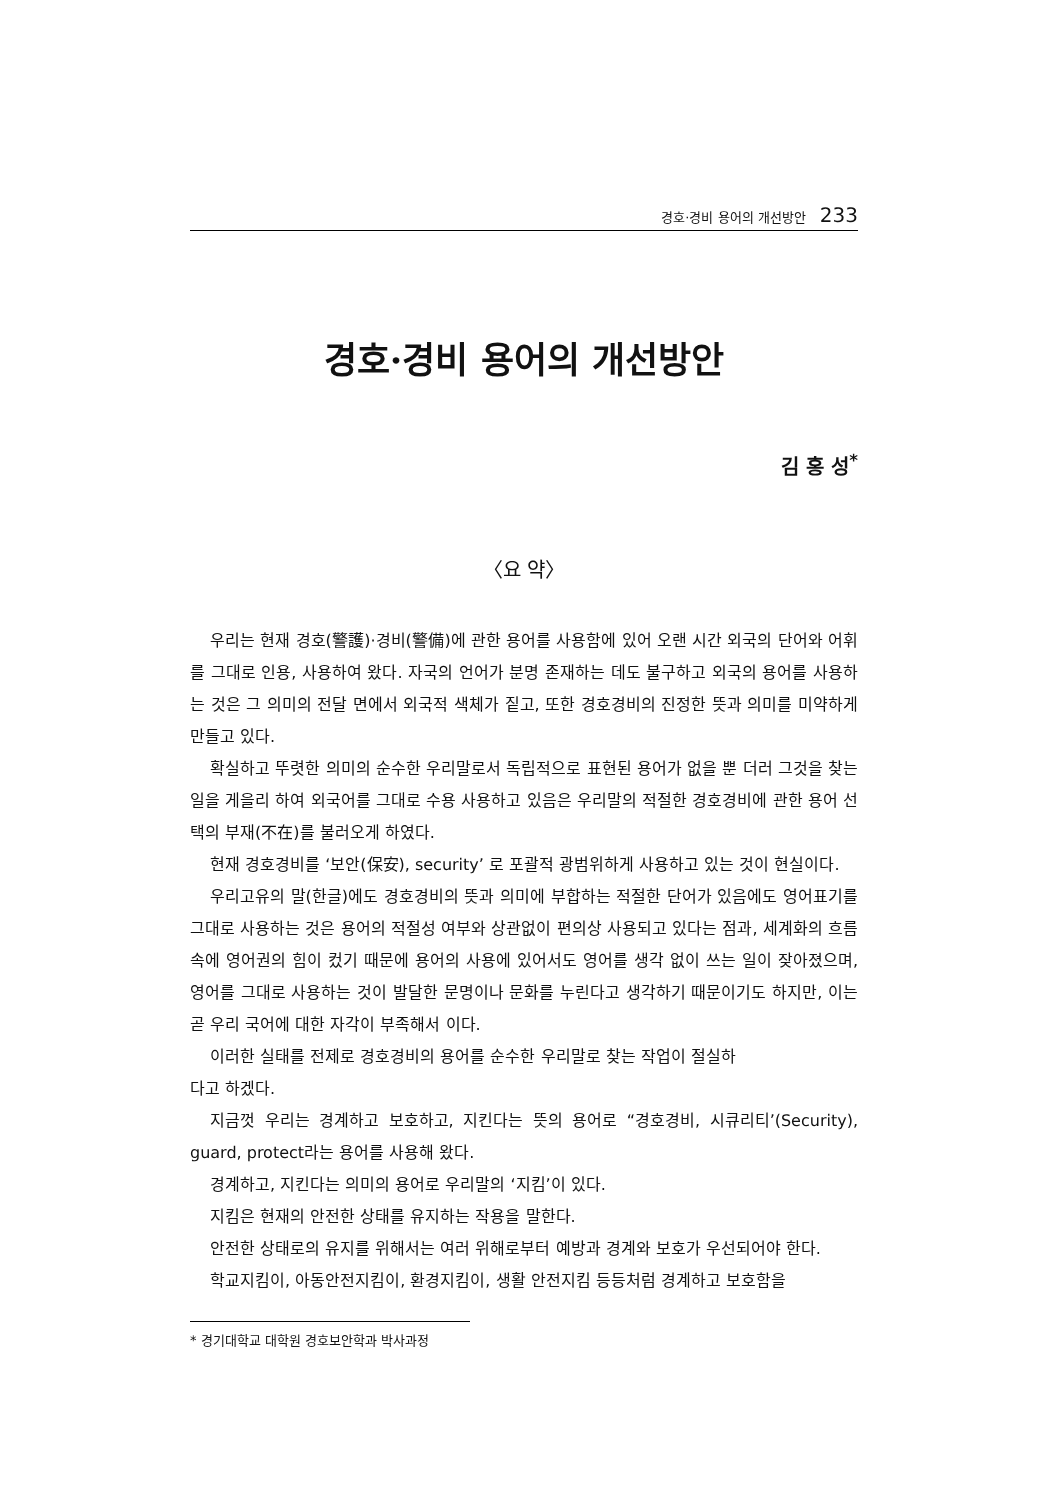경호·경비 용어의 개선방안 233
경호·경비 용어의 개선방안
김 홍 성<sup>*</sup>
〈요 약〉
우리는 현재 경호(警護)·경비(警備)에 관한 용어를 사용함에 있어 오랜 시간 외국의 단어와 어휘를 그대로 인용, 사용하여 왔다. 자국의 언어가 분명 존재하는 데도 불구하고 외국의 용어를 사용하는 것은 그 의미의 전달 면에서 외국적 색체가 짙고, 또한 경호경비의 진정한 뜻과 의미를 미약하게 만들고 있다.
확실하고 뚜렷한 의미의 순수한 우리말로서 독립적으로 표현된 용어가 없을 뿐 더러 그것을 찾는 일을 게을리 하여 외국어를 그대로 수용 사용하고 있음은 우리말의 적절한 경호경비에 관한 용어 선택의 부재(不在)를 불러오게 하였다.
현재 경호경비를 ‘보안(保安), security’ 로 포괄적 광범위하게 사용하고 있는 것이 현실이다.
우리고유의 말(한글)에도 경호경비의 뜻과 의미에 부합하는 적절한 단어가 있음에도 영어표기를 그대로 사용하는 것은 용어의 적절성 여부와 상관없이 편의상 사용되고 있다는 점과, 세계화의 흐름 속에 영어권의 힘이 컸기 때문에 용어의 사용에 있어서도 영어를 생각 없이 쓰는 일이 잦아졌으며, 영어를 그대로 사용하는 것이 발달한 문명이나 문화를 누린다고 생각하기 때문이기도 하지만, 이는 곧 우리 국어에 대한 자각이 부족해서 이다.
이러한 실태를 전제로 경호경비의 용어를 순수한 우리말로 찾는 작업이 절실하
다고 하겠다.
지금껏 우리는 경계하고 보호하고, 지킨다는 뜻의 용어로 “경호경비, 시큐리티’(Security), guard, protect라는 용어를 사용해 왔다.
경계하고, 지킨다는 의미의 용어로 우리말의 ‘지킴’이 있다.
지킴은 현재의 안전한 상태를 유지하는 작용을 말한다.
안전한 상태로의 유지를 위해서는 여러 위해로부터 예방과 경계와 보호가 우선되어야 한다.
학교지킴이, 아동안전지킴이, 환경지킴이, 생활 안전지킴 등등처럼 경계하고 보호함을
* 경기대학교 대학원 경호보안학과 박사과정